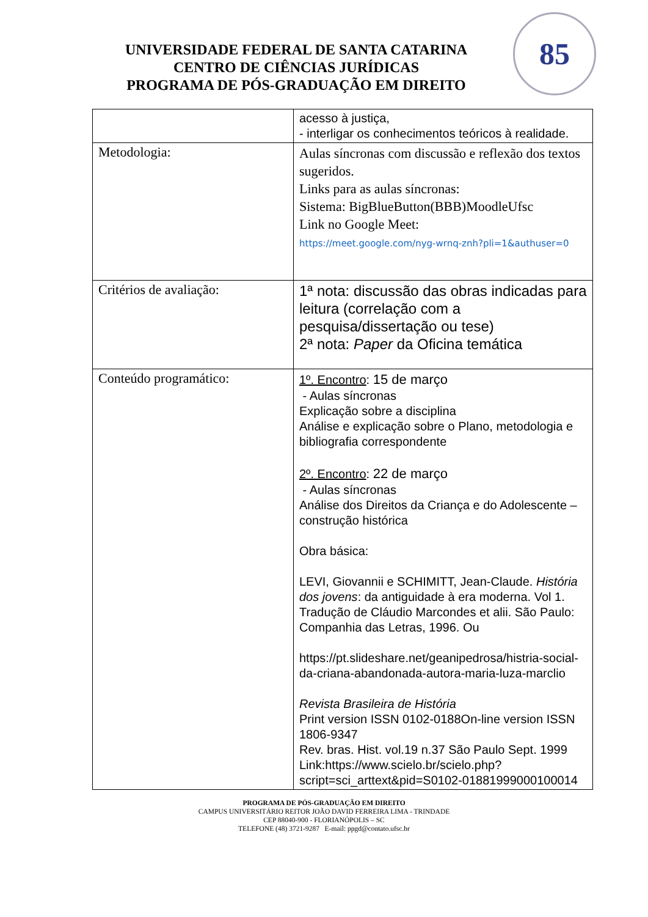UNIVERSIDADE FEDERAL DE SANTA CATARINA
CENTRO DE CIÊNCIAS JURÍDICAS
PROGRAMA DE PÓS-GRADUAÇÃO EM DIREITO
85
| | acesso à justiça, - interligar os conhecimentos teóricos à realidade. |
| Metodologia: | Aulas síncronas com discussão e reflexão dos textos sugeridos. Links para as aulas síncronas: Sistema: BigBlueButton(BBB)MoodleUfsc Link no Google Meet: https://meet.google.com/nyg-wrnq-znh?pli=1&authuser=0 |
| Critérios de avaliação: | 1ª nota: discussão das obras indicadas para leitura (correlação com a pesquisa/dissertação ou tese) 2ª nota: Paper da Oficina temática |
| Conteúdo programático: | 1º. Encontro : 15 de março - Aulas síncronas Explicação sobre a disciplina Análise e explicação sobre o Plano, metodologia e bibliografia correspondente 2º. Encontro : 22 de março - Aulas síncronas Análise dos Direitos da Criança e do Adolescente – construção histórica Obra básica: LEVI, Giovannii e SCHIMITT, Jean-Claude. História dos jovens : da antiguidade à era moderna. Vol 1. Tradução de Cláudio Marcondes et alii. São Paulo: Companhia das Letras, 1996. Ou https://pt.slideshare.net/geanipedrosa/histria-social-da-criana-abandonada-autora-maria-luza-marclio Revista Brasileira de História Print version ISSN 0102-0188On-line version ISSN 1806-9347 Rev. bras. Hist. vol.19 n.37 São Paulo Sept. 1999 Link:https://www.scielo.br/scielo.php?script=sci_arttext&pid=S0102-01881999000100014 |
PROGRAMA DE PÓS-GRADUAÇÃO EM DIREITO
CAMPUS UNIVERSITÁRIO REITOR JOÃO DAVID FERREIRA LIMA - TRINDADE
CEP 88040-900 - FLORIANÓPOLIS – SC
TELEFONE (48) 3721-9287 E-mail: ppgd@contato.ufsc.br